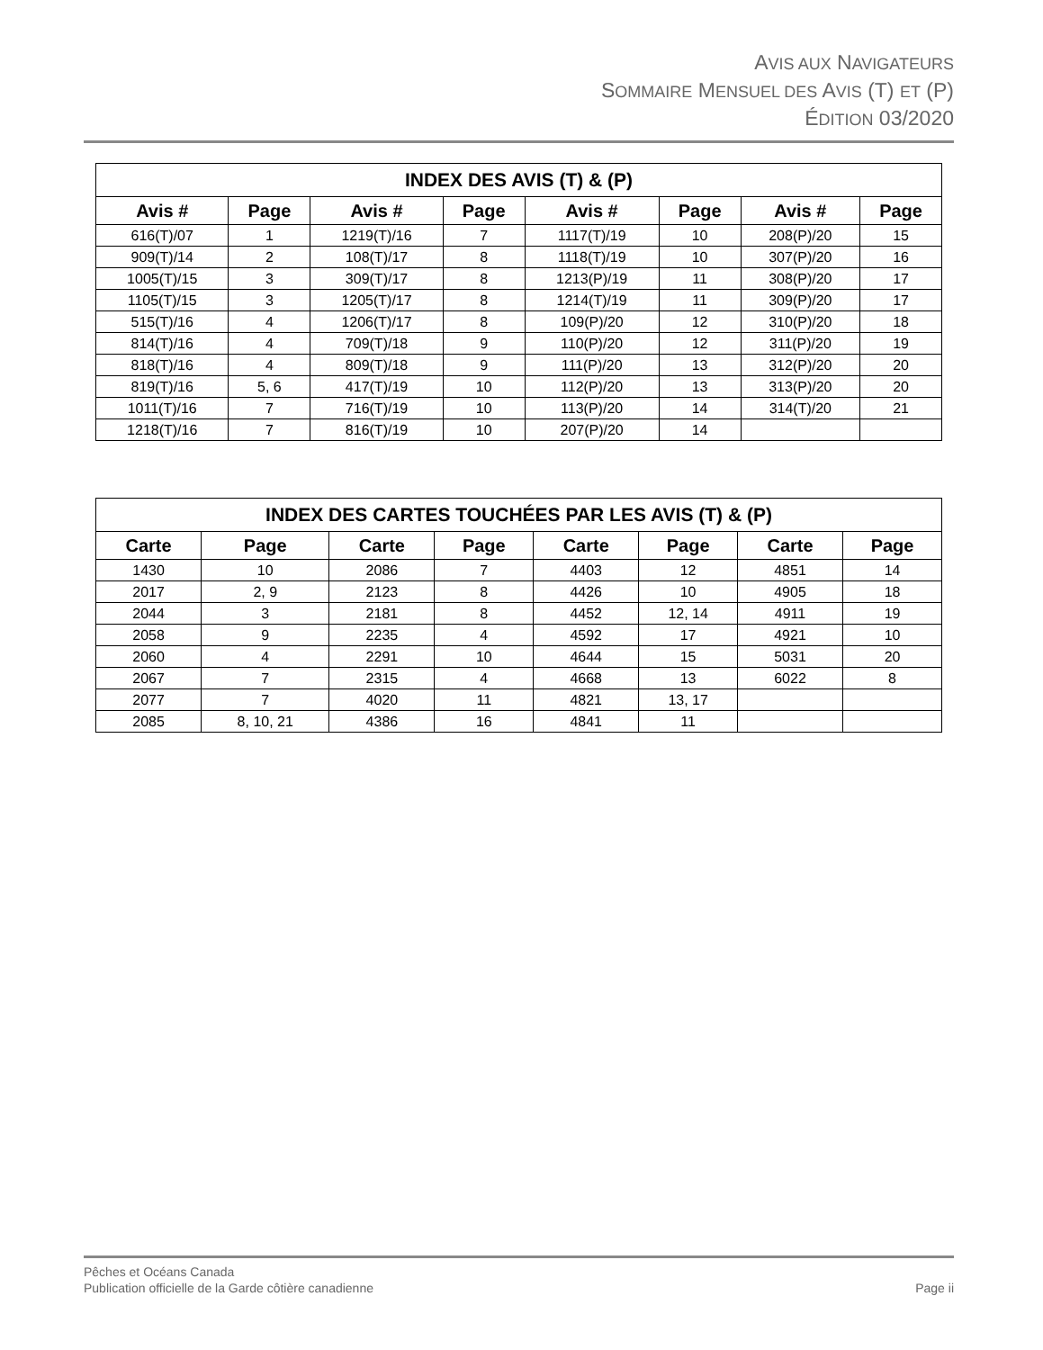AVIS AUX NAVIGATEURS
SOMMAIRE MENSUEL DES AVIS (T) ET (P)
ÉDITION 03/2020
| INDEX DES AVIS (T) & (P) | | | | | | | |
| --- | --- | --- | --- | --- | --- | --- | --- |
| Avis # | Page | Avis # | Page | Avis # | Page | Avis # | Page |
| 616(T)/07 | 1 | 1219(T)/16 | 7 | 1117(T)/19 | 10 | 208(P)/20 | 15 |
| 909(T)/14 | 2 | 108(T)/17 | 8 | 1118(T)/19 | 10 | 307(P)/20 | 16 |
| 1005(T)/15 | 3 | 309(T)/17 | 8 | 1213(P)/19 | 11 | 308(P)/20 | 17 |
| 1105(T)/15 | 3 | 1205(T)/17 | 8 | 1214(T)/19 | 11 | 309(P)/20 | 17 |
| 515(T)/16 | 4 | 1206(T)/17 | 8 | 109(P)/20 | 12 | 310(P)/20 | 18 |
| 814(T)/16 | 4 | 709(T)/18 | 9 | 110(P)/20 | 12 | 311(P)/20 | 19 |
| 818(T)/16 | 4 | 809(T)/18 | 9 | 111(P)/20 | 13 | 312(P)/20 | 20 |
| 819(T)/16 | 5, 6 | 417(T)/19 | 10 | 112(P)/20 | 13 | 313(P)/20 | 20 |
| 1011(T)/16 | 7 | 716(T)/19 | 10 | 113(P)/20 | 14 | 314(T)/20 | 21 |
| 1218(T)/16 | 7 | 816(T)/19 | 10 | 207(P)/20 | 14 | | |
| INDEX DES CARTES TOUCHÉES PAR LES AVIS (T) & (P) | | | | | | | |
| --- | --- | --- | --- | --- | --- | --- | --- |
| Carte | Page | Carte | Page | Carte | Page | Carte | Page |
| 1430 | 10 | 2086 | 7 | 4403 | 12 | 4851 | 14 |
| 2017 | 2, 9 | 2123 | 8 | 4426 | 10 | 4905 | 18 |
| 2044 | 3 | 2181 | 8 | 4452 | 12, 14 | 4911 | 19 |
| 2058 | 9 | 2235 | 4 | 4592 | 17 | 4921 | 10 |
| 2060 | 4 | 2291 | 10 | 4644 | 15 | 5031 | 20 |
| 2067 | 7 | 2315 | 4 | 4668 | 13 | 6022 | 8 |
| 2077 | 7 | 4020 | 11 | 4821 | 13, 17 | | |
| 2085 | 8, 10, 21 | 4386 | 16 | 4841 | 11 | | |
Page ii Pêches et Océans Canada
Publication officielle de la Garde côtière canadienne